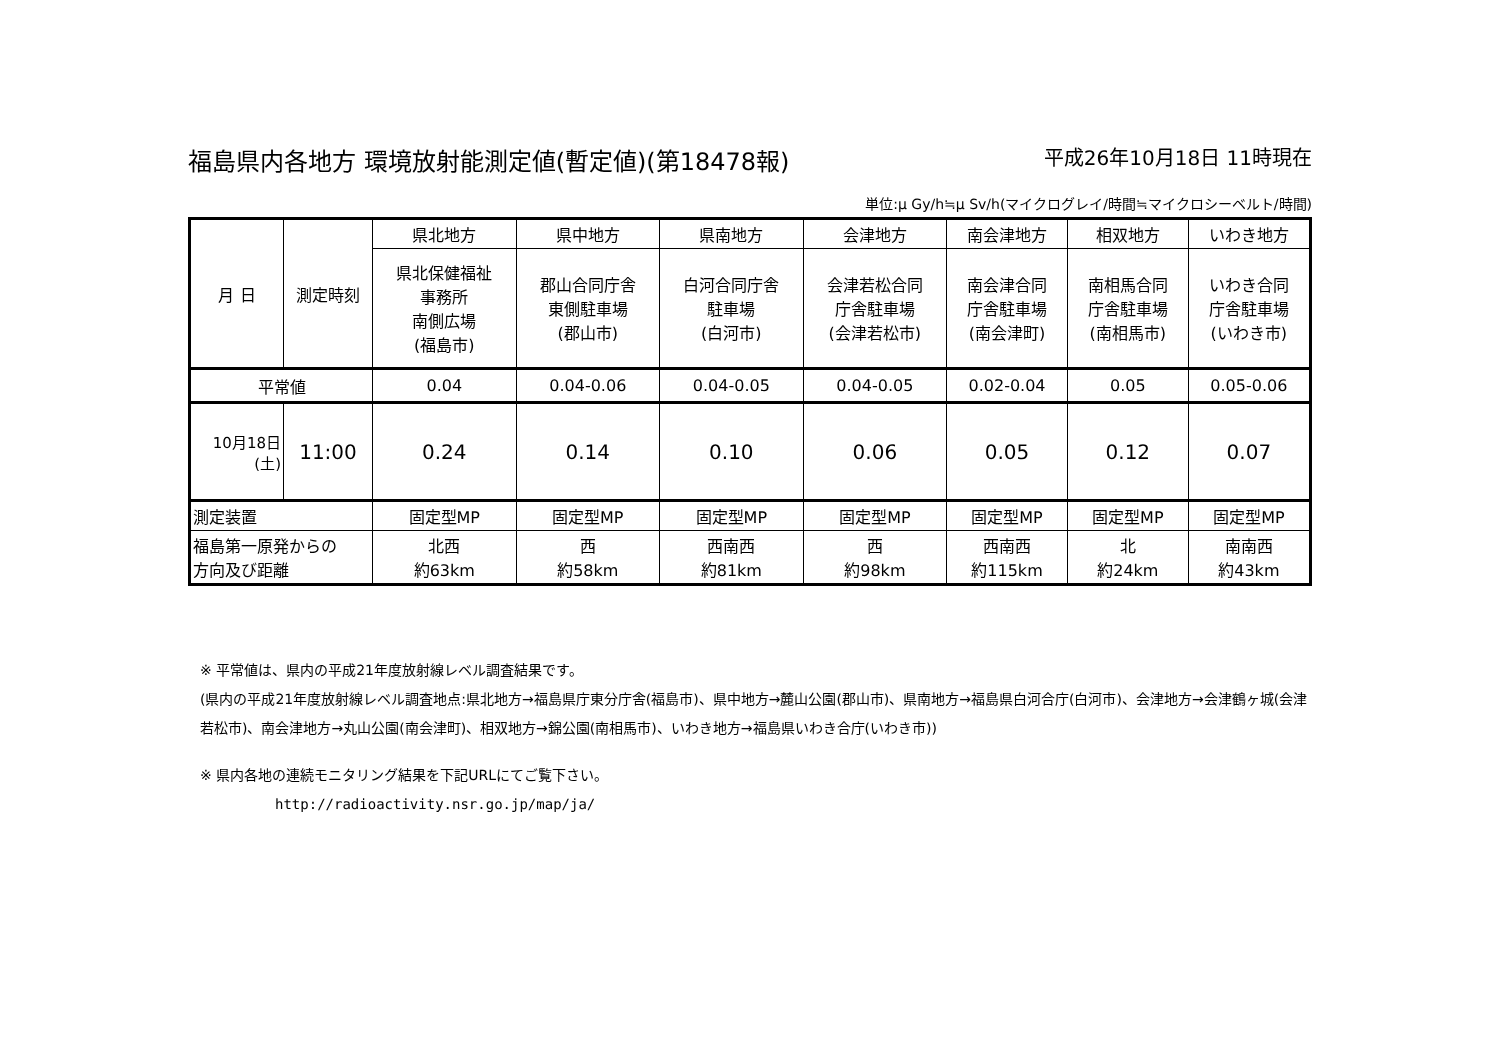福島県内各地方 環境放射能測定値(暫定値)(第18478報) 平成26年10月18日 11時現在
単位:μ Gy/h≒μ Sv/h(マイクログレイ/時間≒マイクロシーベルト/時間)
| 月 日 | 測定時刻 | 県北地方 | 県中地方 | 県南地方 | 会津地方 | 南会津地方 | 相双地方 | いわき地方 |
| --- | --- | --- | --- | --- | --- | --- | --- | --- |
| | | 県北保健福祉 事務所 南側広場 (福島市) | 郡山合同庁舎 東側駐車場 (郡山市) | 白河合同庁舎 駐車場 (白河市) | 会津若松合同 庁舎駐車場 (会津若松市) | 南会津合同 庁舎駐車場 (南会津町) | 南相馬合同 庁舎駐車場 (南相馬市) | いわき合同 庁舎駐車場 (いわき市) |
| 平常値 | | 0.04 | 0.04-0.06 | 0.04-0.05 | 0.04-0.05 | 0.02-0.04 | 0.05 | 0.05-0.06 |
| 10月18日 (土) | 11:00 | 0.24 | 0.14 | 0.10 | 0.06 | 0.05 | 0.12 | 0.07 |
| 測定装置 | | 固定型MP | 固定型MP | 固定型MP | 固定型MP | 固定型MP | 固定型MP | 固定型MP |
| 福島第一原発からの 方向及び距離 | | 北西 約63km | 西 約58km | 西南西 約81km | 西 約98km | 西南西 約115km | 北 約24km | 南南西 約43km |
※ 平常値は、県内の平成21年度放射線レベル調査結果です。
(県内の平成21年度放射線レベル調査地点:県北地方→福島県庁東分庁舎(福島市)、県中地方→麓山公園(郡山市)、県南地方→福島県白河合庁(白河市)、会津地方→会津鶴ヶ城(会津若松市)、南会津地方→丸山公園(南会津町)、相双地方→錦公園(南相馬市)、いわき地方→福島県いわき合庁(いわき市))
※ 県内各地の連続モニタリング結果を下記URLにてご覧下さい。
http://radioactivity.nsr.go.jp/map/ja/